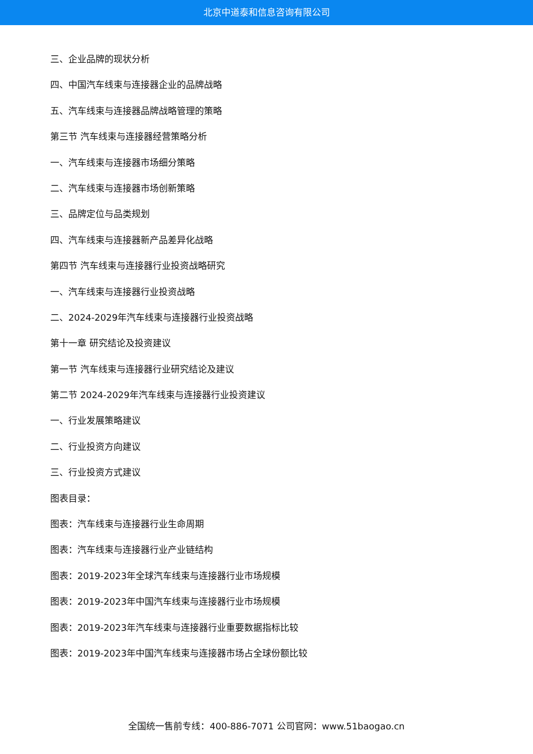北京中道泰和信息咨询有限公司
三、企业品牌的现状分析
四、中国汽车线束与连接器企业的品牌战略
五、汽车线束与连接器品牌战略管理的策略
第三节 汽车线束与连接器经营策略分析
一、汽车线束与连接器市场细分策略
二、汽车线束与连接器市场创新策略
三、品牌定位与品类规划
四、汽车线束与连接器新产品差异化战略
第四节 汽车线束与连接器行业投资战略研究
一、汽车线束与连接器行业投资战略
二、2024-2029年汽车线束与连接器行业投资战略
第十一章 研究结论及投资建议
第一节 汽车线束与连接器行业研究结论及建议
第二节 2024-2029年汽车线束与连接器行业投资建议
一、行业发展策略建议
二、行业投资方向建议
三、行业投资方式建议
图表目录：
图表：汽车线束与连接器行业生命周期
图表：汽车线束与连接器行业产业链结构
图表：2019-2023年全球汽车线束与连接器行业市场规模
图表：2019-2023年中国汽车线束与连接器行业市场规模
图表：2019-2023年汽车线束与连接器行业重要数据指标比较
图表：2019-2023年中国汽车线束与连接器市场占全球份额比较
全国统一售前专线：400-886-7071 公司官网：www.51baogao.cn